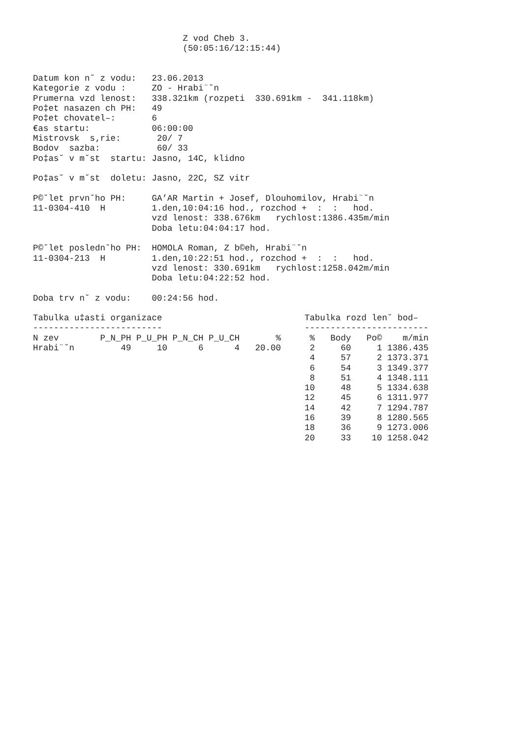Z vod Cheb 3.
                             (50:05:16/12:15:44)


Datum kon n˘ z vodu:   23.06.2013
Kategorie z vodu :     ZO - Hrabi¨˘n
Prumerna vzd lenost:   338.321km (rozpeti  330.691km -  341.118km)
Po‡et nasazen ch PH:   49
Po‡et chovatel–:       6
€as startu:            06:00:00
Mistrovsk  s‚rie:       20/ 7
Bodov  sazba:           60/ 33
Po‡as˘ v m˘st  startu: Jasno, 14C, klidno

Po‡as˘ v m˘st  doletu: Jasno, 22C, SZ vitr

P©˘let prvn˘ho PH:     GA’AR Martin + Josef, Dlouhomilov, Hrabi¨˘n
11-0304-410  H         1.den,10:04:16 hod., rozchod +  :  :   hod.
                       vzd lenost: 338.676km   rychlost:1386.435m/min
                       Doba letu:04:04:17 hod.

P©˘let posledn˘ho PH:  HOMOLA Roman, Z b©eh, Hrabi¨˘n
11-0304-213  H         1.den,10:22:51 hod., rozchod +  :  :   hod.
                       vzd lenost: 330.691km   rychlost:1258.042m/min
                       Doba letu:04:22:52 hod.

Doba trv n˘ z vodu:    00:24:56 hod.
| Tabulka u‡asti organizace | | | | | |
| ------------------------- | | | | | |
| N zev | P_N_PH | P_U_PH | P_N_CH | P_U_CH | % |
| Hrabi¨˘n | 49 | 10 | 6 | 4 | 20.00 |
| Tabulka rozd len˘ bod– | | | |
| ------------------------ | | | |
| % | Body | Po© | m/min |
| 2 | 60 | 1 | 1386.435 |
| 4 | 57 | 2 | 1373.371 |
| 6 | 54 | 3 | 1349.377 |
| 8 | 51 | 4 | 1348.111 |
| 10 | 48 | 5 | 1334.638 |
| 12 | 45 | 6 | 1311.977 |
| 14 | 42 | 7 | 1294.787 |
| 16 | 39 | 8 | 1280.565 |
| 18 | 36 | 9 | 1273.006 |
| 20 | 33 | 10 | 1258.042 |